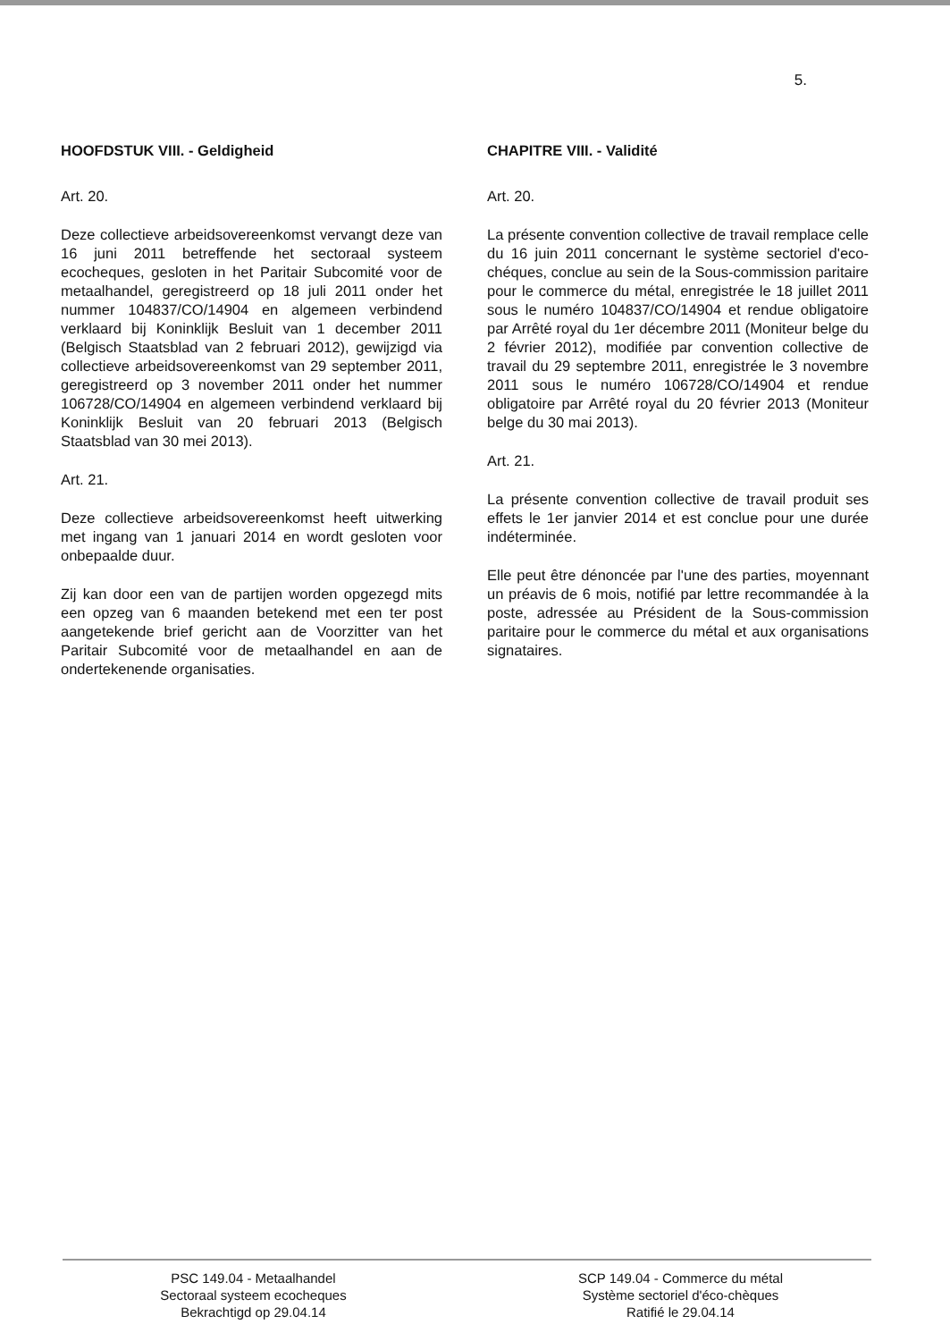5.
HOOFDSTUK VIII. - Geldigheid
Art. 20.
Deze collectieve arbeidsovereenkomst vervangt deze van 16 juni 2011 betreffende het sectoraal systeem ecocheques, gesloten in het Paritair Subcomité voor de metaalhandel, geregistreerd op 18 juli 2011 onder het nummer 104837/CO/14904 en algemeen verbindend verklaard bij Koninklijk Besluit van 1 december 2011 (Belgisch Staatsblad van 2 februari 2012), gewijzigd via collectieve arbeidsovereenkomst van 29 september 2011, geregistreerd op 3 november 2011 onder het nummer 106728/CO/14904 en algemeen verbindend verklaard bij Koninklijk Besluit van 20 februari 2013 (Belgisch Staatsblad van 30 mei 2013).
Art. 21.
Deze collectieve arbeidsovereenkomst heeft uitwerking met ingang van 1 januari 2014 en wordt gesloten voor onbepaalde duur.
Zij kan door een van de partijen worden opgezegd mits een opzeg van 6 maanden betekend met een ter post aangetekende brief gericht aan de Voorzitter van het Paritair Subcomité voor de metaalhandel en aan de ondertekenende organisaties.
CHAPITRE VIII. - Validité
Art. 20.
La présente convention collective de travail remplace celle du 16 juin 2011 concernant le système sectoriel d'eco-chéques, conclue au sein de la Sous-commission paritaire pour le commerce du métal, enregistrée le 18 juillet 2011 sous le numéro 104837/CO/14904 et rendue obligatoire par Arrêté royal du 1er décembre 2011 (Moniteur belge du 2 février 2012), modifiée par convention collective de travail du 29 septembre 2011, enregistrée le 3 novembre 2011 sous le numéro 106728/CO/14904 et rendue obligatoire par Arrêté royal du 20 février 2013 (Moniteur belge du 30 mai 2013).
Art. 21.
La présente convention collective de travail produit ses effets le 1er janvier 2014 et est conclue pour une durée indéterminée.
Elle peut être dénoncée par l'une des parties, moyennant un préavis de 6 mois, notifié par lettre recommandée à la poste, adressée au Président de la Sous-commission paritaire pour le commerce du métal et aux organisations signataires.
PSC 149.04 - Metaalhandel
Sectoraal systeem ecocheques
Bekrachtigd op 29.04.14
SCP 149.04 - Commerce du métal
Système sectoriel d'éco-chèques
Ratifié le 29.04.14